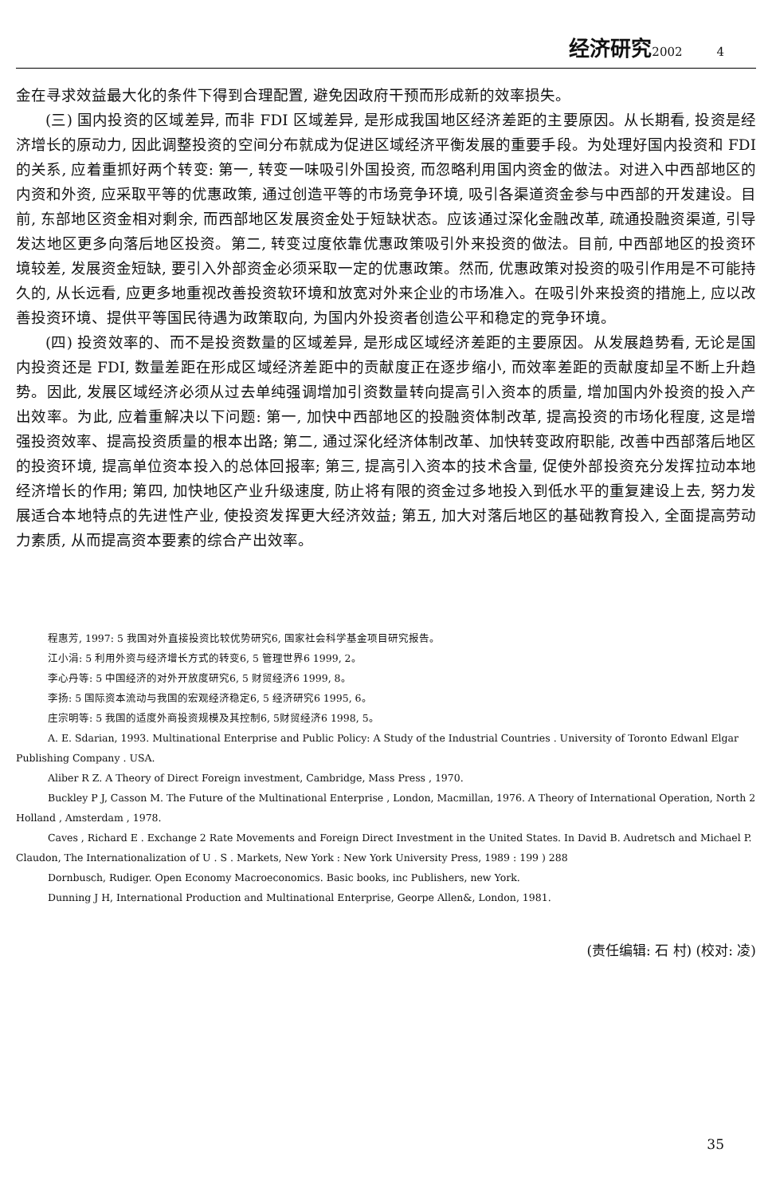经济研究2002 4
金在寻求效益最大化的条件下得到合理配置, 避免因政府干预而形成新的效率损失。
(三) 国内投资的区域差异, 而非 FDI 区域差异, 是形成我国地区经济差距的主要原因。从长期看, 投资是经济增长的原动力, 因此调整投资的空间分布就成为促进区域经济平衡发展的重要手段。为处理好国内投资和 FDI 的关系, 应着重抓好两个转变: 第一, 转变一味吸引外国投资, 而忽略利用国内资金的做法。对进入中西部地区的内资和外资, 应采取平等的优惠政策, 通过创造平等的市场竞争环境, 吸引各渠道资金参与中西部的开发建设。目前, 东部地区资金相对剩余, 而西部地区发展资金处于短缺状态。应该通过深化金融改革, 疏通投融资渠道, 引导发达地区更多向落后地区投资。第二, 转变过度依靠优惠政策吸引外来投资的做法。目前, 中西部地区的投资环境较差, 发展资金短缺, 要引入外部资金必须采取一定的优惠政策。然而, 优惠政策对投资的吸引作用是不可能持久的, 从长远看, 应更多地重视改善投资软环境和放宽对外来企业的市场准入。在吸引外来投资的措施上, 应以改善投资环境、提供平等国民待遇为政策取向, 为国内外投资者创造公平和稳定的竞争环境。
(四) 投资效率的、而不是投资数量的区域差异, 是形成区域经济差距的主要原因。从发展趋势看, 无论是国内投资还是 FDI, 数量差距在形成区域经济差距中的贡献度正在逐步缩小, 而效率差距的贡献度却呈不断上升趋势。因此, 发展区域经济必须从过去单纯强调增加引资数量转向提高引入资本的质量, 增加国内外投资的投入产出效率。为此, 应着重解决以下问题: 第一, 加快中西部地区的投融资体制改革, 提高投资的市场化程度, 这是增强投资效率、提高投资质量的根本出路; 第二, 通过深化经济体制改革、加快转变政府职能, 改善中西部落后地区的投资环境, 提高单位资本投入的总体回报率; 第三, 提高引入资本的技术含量, 促使外部投资充分发挥拉动本地经济增长的作用; 第四, 加快地区产业升级速度, 防止将有限的资金过多地投入到低水平的重复建设上去, 努力发展适合本地特点的先进性产业, 使投资发挥更大经济效益; 第五, 加大对落后地区的基础教育投入, 全面提高劳动力素质, 从而提高资本要素的综合产出效率。
程惠芳, 1997: 5 我国对外直接投资比较优势研究6, 国家社会科学基金项目研究报告。
江小涓: 5 利用外资与经济增长方式的转变6, 5 管理世界6 1999, 2。
李心丹等: 5 中国经济的对外开放度研究6, 5 财贸经济6 1999, 8。
李扬: 5 国际资本流动与我国的宏观经济稳定6, 5 经济研究6 1995, 6。
庄宗明等: 5 我国的适度外商投资规模及其控制6, 5财贸经济6 1998, 5。
A. E. Sdarian, 1993. Multinational Enterprise and Public Policy: A Study of the Industrial Countries . University of Toronto Edwanl Elgar Publishing Company . USA.
Aliber R Z. A Theory of Direct Foreign investment, Cambridge, Mass Press , 1970.
Buckley P J, Casson M. The Future of the Multinational Enterprise , London, Macmillan, 1976. A Theory of International Operation, North 2 Holland , Amsterdam , 1978.
Caves , Richard E . Exchange 2 Rate Movements and Foreign Direct Investment in the United States. In David B. Audretsch and Michael P. Claudon, The Internationalization of U . S . Markets, New York : New York University Press, 1989 : 199 ) 288
Dornbusch, Rudiger. Open Economy Macroeconomics. Basic books, inc Publishers, new York.
Dunning J H, International Production and Multinational Enterprise, Georpe Allen&, London, 1981.
(责任编辑: 石 村) (校对: 凌)
35